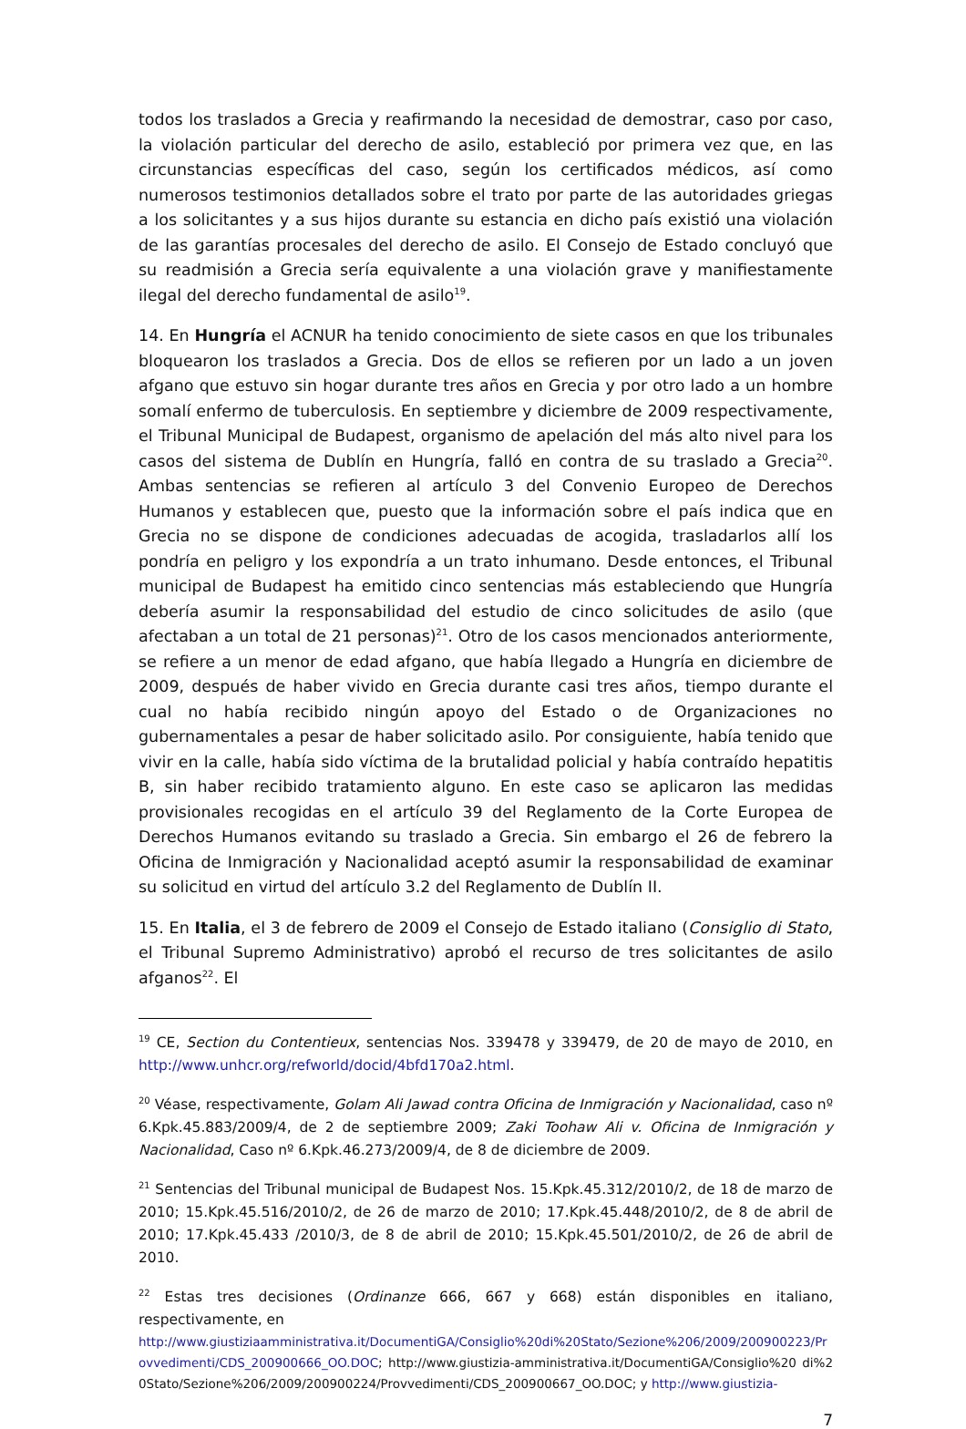todos los traslados a Grecia y reafirmando la necesidad de demostrar, caso por caso, la violación particular del derecho de asilo, estableció por primera vez que, en las circunstancias específicas del caso, según los certificados médicos, así como numerosos testimonios detallados sobre el trato por parte de las autoridades griegas a los solicitantes y a sus hijos durante su estancia en dicho país existió una violación de las garantías procesales del derecho de asilo. El Consejo de Estado concluyó que su readmisión a Grecia sería equivalente a una violación grave y manifiestamente ilegal del derecho fundamental de asilo<sup>19</sup>.
14. En Hungría el ACNUR ha tenido conocimiento de siete casos en que los tribunales bloquearon los traslados a Grecia. Dos de ellos se refieren por un lado a un joven afgano que estuvo sin hogar durante tres años en Grecia y por otro lado a un hombre somalí enfermo de tuberculosis. En septiembre y diciembre de 2009 respectivamente, el Tribunal Municipal de Budapest, organismo de apelación del más alto nivel para los casos del sistema de Dublín en Hungría, falló en contra de su traslado a Grecia<sup>20</sup>. Ambas sentencias se refieren al artículo 3 del Convenio Europeo de Derechos Humanos y establecen que, puesto que la información sobre el país indica que en Grecia no se dispone de condiciones adecuadas de acogida, trasladarlos allí los pondría en peligro y los expondría a un trato inhumano. Desde entonces, el Tribunal municipal de Budapest ha emitido cinco sentencias más estableciendo que Hungría debería asumir la responsabilidad del estudio de cinco solicitudes de asilo (que afectaban a un total de 21 personas)<sup>21</sup>. Otro de los casos mencionados anteriormente, se refiere a un menor de edad afgano, que había llegado a Hungría en diciembre de 2009, después de haber vivido en Grecia durante casi tres años, tiempo durante el cual no había recibido ningún apoyo del Estado o de Organizaciones no gubernamentales a pesar de haber solicitado asilo. Por consiguiente, había tenido que vivir en la calle, había sido víctima de la brutalidad policial y había contraído hepatitis B, sin haber recibido tratamiento alguno. En este caso se aplicaron las medidas provisionales recogidas en el artículo 39 del Reglamento de la Corte Europea de Derechos Humanos evitando su traslado a Grecia. Sin embargo el 26 de febrero la Oficina de Inmigración y Nacionalidad aceptó asumir la responsabilidad de examinar su solicitud en virtud del artículo 3.2 del Reglamento de Dublín II.
15. En Italia, el 3 de febrero de 2009 el Consejo de Estado italiano (Consiglio di Stato, el Tribunal Supremo Administrativo) aprobó el recurso de tres solicitantes de asilo afganos<sup>22</sup>. El
<sup>19</sup> CE, Section du Contentieux, sentencias Nos. 339478 y 339479, de 20 de mayo de 2010, en http://www.unhcr.org/refworld/docid/4bfd170a2.html.
<sup>20</sup> Véase, respectivamente, Golam Ali Jawad contra Oficina de Inmigración y Nacionalidad, caso nº 6.Kpk.45.883/2009/4, de 2 de septiembre 2009; Zaki Toohaw Ali v. Oficina de Inmigración y Nacionalidad, Caso nº 6.Kpk.46.273/2009/4, de 8 de diciembre de 2009.
<sup>21</sup> Sentencias del Tribunal municipal de Budapest Nos. 15.Kpk.45.312/2010/2, de 18 de marzo de 2010; 15.Kpk.45.516/2010/2, de 26 de marzo de 2010; 17.Kpk.45.448/2010/2, de 8 de abril de 2010; 17.Kpk.45.433 /2010/3, de 8 de abril de 2010; 15.Kpk.45.501/2010/2, de 26 de abril de 2010.
<sup>22</sup> Estas tres decisiones (Ordinanze 666, 667 y 668) están disponibles en italiano, respectivamente, en
http://www.giustiziaamministrativa.it/DocumentiGA/Consiglio%20di%20Stato/Sezione%206/2009/200900223/Provvedimenti/CDS_200900666_OO.DOC; http://www.giustizia-amministrativa.it/DocumentiGA/Consiglio%20 di%20Stato/Sezione%206/2009/200900224/Provvedimenti/CDS_200900667_OO.DOC; y http://www.giustizia-
7